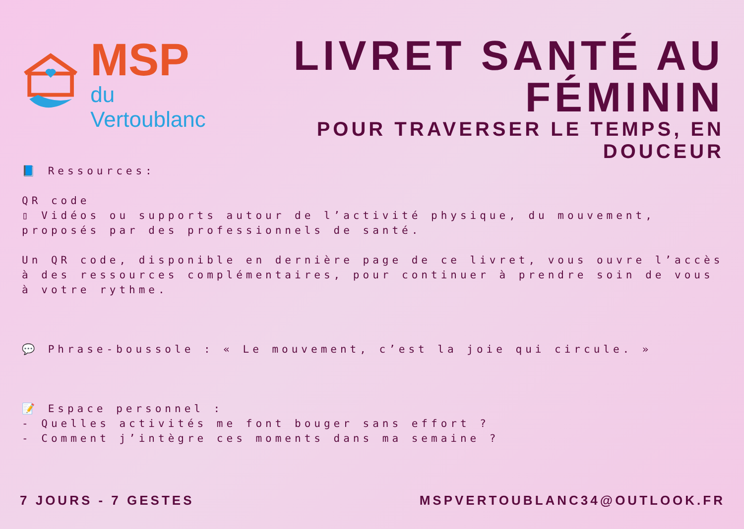MSP
du Vertoublanc
LIVRET SANTÉ AU FÉMININ
POUR TRAVERSER LE TEMPS, EN DOUCEUR
📘 Ressources:
QR code
▯ Vidéos ou supports autour de l’activité physique, du mouvement, proposés par des professionnels de santé.
Un QR code, disponible en dernière page de ce livret, vous ouvre l’accès à des ressources complémentaires, pour continuer à prendre soin de vous à votre rythme.
💬 Phrase-boussole : « Le mouvement, c’est la joie qui circule. »
📝 Espace personnel :
- Quelles activités me font bouger sans effort ?
- Comment j’intègre ces moments dans ma semaine ?
7 JOURS - 7 GESTES MSPVERTOUBLANC34@OUTLOOK.FR